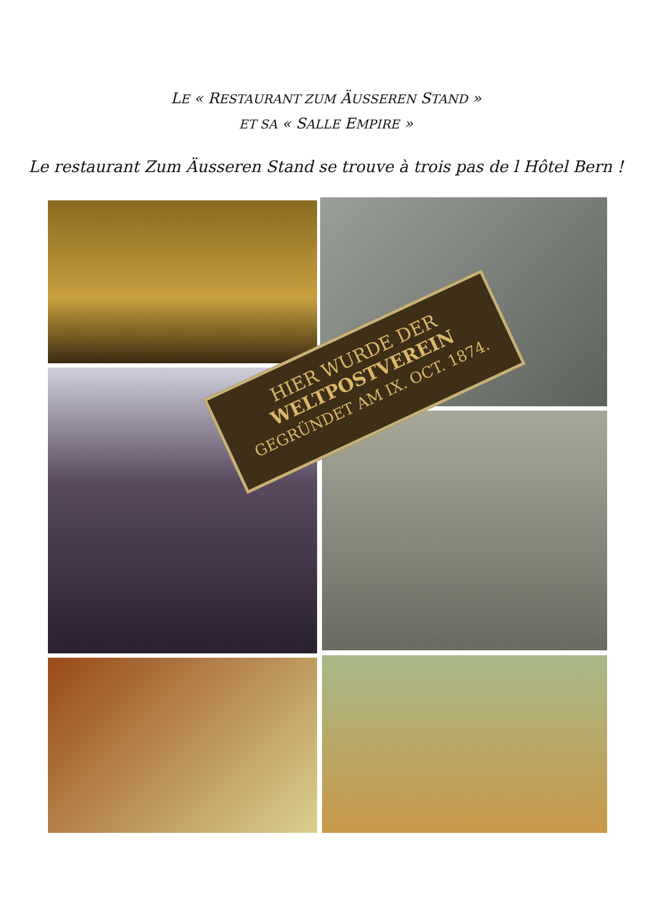LE « RESTAURANT ZUM ÄUSSEREN STAND »
ET SA « SALLE EMPIRE »
Le restaurant Zum Äusseren Stand se trouve à trois pas de l Hôtel Bern !
HIER WURDE DER
WELTPOSTVEREIN
GEGRÜNDET AM IX. OCT. 1874.